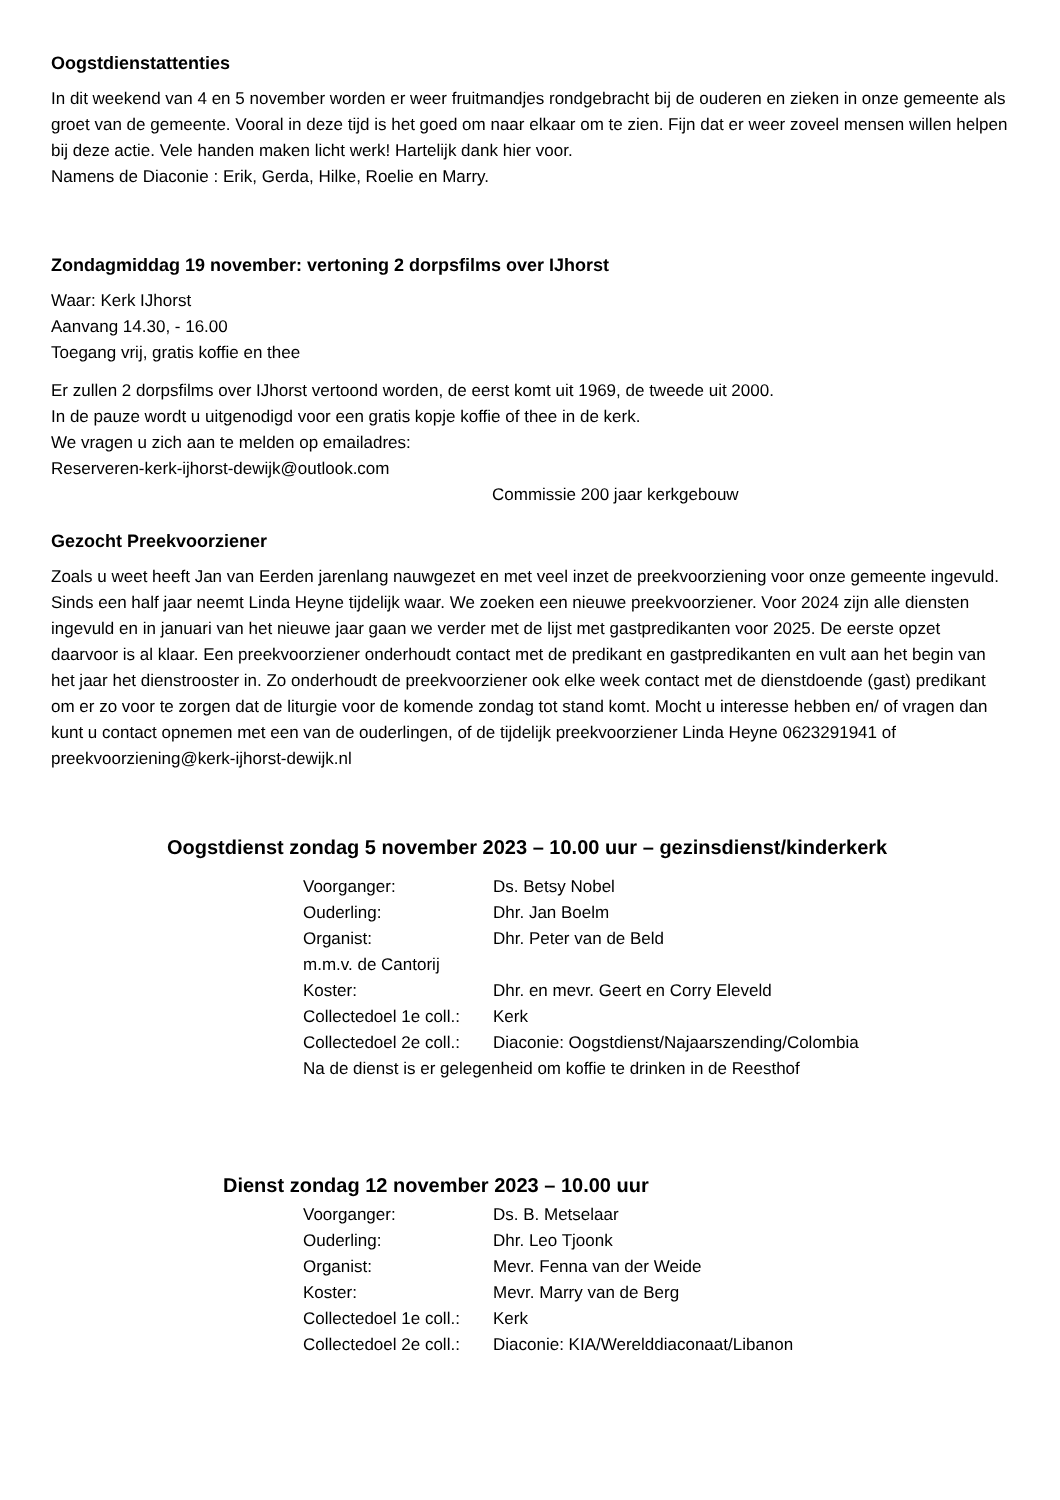Oogstdienstattenties
In dit weekend van 4 en 5 november worden er weer fruitmandjes rondgebracht bij de ouderen en zieken in onze gemeente als groet van de gemeente. Vooral in deze tijd is het goed om naar elkaar om te zien. Fijn dat er weer zoveel mensen willen helpen bij deze actie. Vele handen maken licht werk! Hartelijk dank hier voor.
Namens de Diaconie : Erik, Gerda, Hilke, Roelie en Marry.
Zondagmiddag 19 november: vertoning 2 dorpsfilms over IJhorst
Waar: Kerk IJhorst
Aanvang 14.30, - 16.00
Toegang vrij, gratis koffie en thee
Er zullen 2 dorpsfilms over IJhorst vertoond worden, de eerst komt uit 1969, de tweede uit 2000.
In de pauze wordt u uitgenodigd voor een gratis kopje koffie of thee in de kerk.
We vragen u zich aan te melden op emailadres:
Reserveren-kerk-ijhorst-dewijk@outlook.com
Commissie 200 jaar kerkgebouw
Gezocht Preekvoorziener
Zoals u weet heeft Jan van Eerden jarenlang nauwgezet en met veel inzet de preekvoorziening voor onze gemeente ingevuld. Sinds een half jaar neemt Linda Heyne tijdelijk waar. We zoeken een nieuwe preekvoorziener. Voor 2024 zijn alle diensten ingevuld en in januari van het nieuwe jaar gaan we verder met de lijst met gastpredikanten voor 2025. De eerste opzet daarvoor is al klaar. Een preekvoorziener onderhoudt contact met de predikant en gastpredikanten en vult aan het begin van het jaar het dienstrooster in. Zo onderhoudt de preekvoorziener ook elke week contact met de dienstdoende (gast) predikant om er zo voor te zorgen dat de liturgie voor de komende zondag tot stand komt. Mocht u interesse hebben en/ of vragen dan kunt u contact opnemen met een van de ouderlingen, of de tijdelijk preekvoorziener Linda Heyne 0623291941 of preekvoorziening@kerk-ijhorst-dewijk.nl
Oogstdienst zondag 5 november 2023 – 10.00 uur – gezinsdienst/kinderkerk
| Voorganger: | Ds. Betsy Nobel |
| Ouderling: | Dhr. Jan Boelm |
| Organist: | Dhr. Peter van de Beld |
| m.m.v. de Cantorij | |
| Koster: | Dhr. en mevr. Geert en Corry Eleveld |
| Collectedoel 1e coll.: | Kerk |
| Collectedoel 2e coll.: | Diaconie: Oogstdienst/Najaarszending/Colombia |
| Na de dienst is er gelegenheid om koffie te drinken in de Reesthof | |
Dienst zondag 12 november 2023 – 10.00 uur
| Voorganger: | Ds. B. Metselaar |
| Ouderling: | Dhr. Leo Tjoonk |
| Organist: | Mevr. Fenna van der Weide |
| Koster: | Mevr. Marry van de Berg |
| Collectedoel 1e coll.: | Kerk |
| Collectedoel 2e coll.: | Diaconie: KIA/Werelddiaconaat/Libanon |